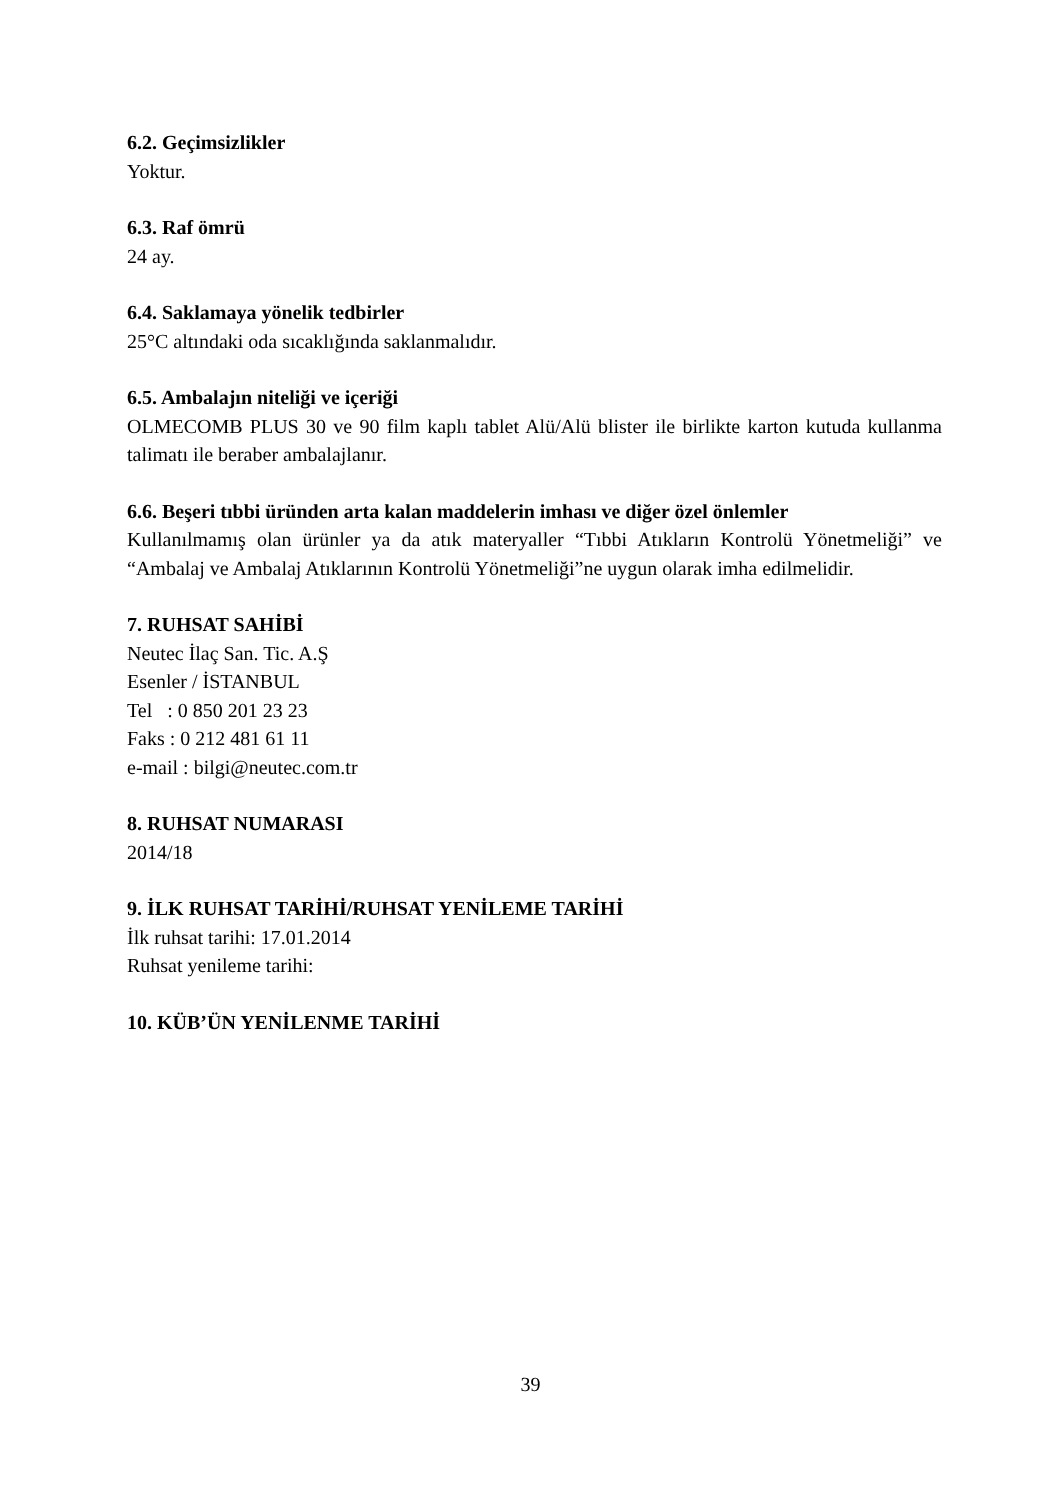6.2. Geçimsizlikler
Yoktur.
6.3. Raf ömrü
24 ay.
6.4. Saklamaya yönelik tedbirler
25°C altındaki oda sıcaklığında saklanmalıdır.
6.5. Ambalajın niteliği ve içeriği
OLMECOMB PLUS 30 ve 90 film kaplı tablet Alü/Alü blister ile birlikte karton kutuda kullanma talimatı ile beraber ambalajlanır.
6.6. Beşeri tıbbi üründen arta kalan maddelerin imhası ve diğer özel önlemler
Kullanılmamış olan ürünler ya da atık materyaller “Tıbbi Atıkların Kontrolü Yönetmeliği” ve “Ambalaj ve Ambalaj Atıklarının Kontrolü Yönetmeliği”ne uygun olarak imha edilmelidir.
7. RUHSAT SAHİBİ
Neutec İlaç San. Tic. A.Ş
Esenler / İSTANBUL
Tel : 0 850 201 23 23
Faks : 0 212 481 61 11
e-mail : bilgi@neutec.com.tr
8. RUHSAT NUMARASI
2014/18
9. İLK RUHSAT TARİHİ/RUHSAT YENİLEME TARİHİ
İlk ruhsat tarihi: 17.01.2014
Ruhsat yenileme tarihi:
10. KÜB’ÜN YENİLENME TARİHİ
39